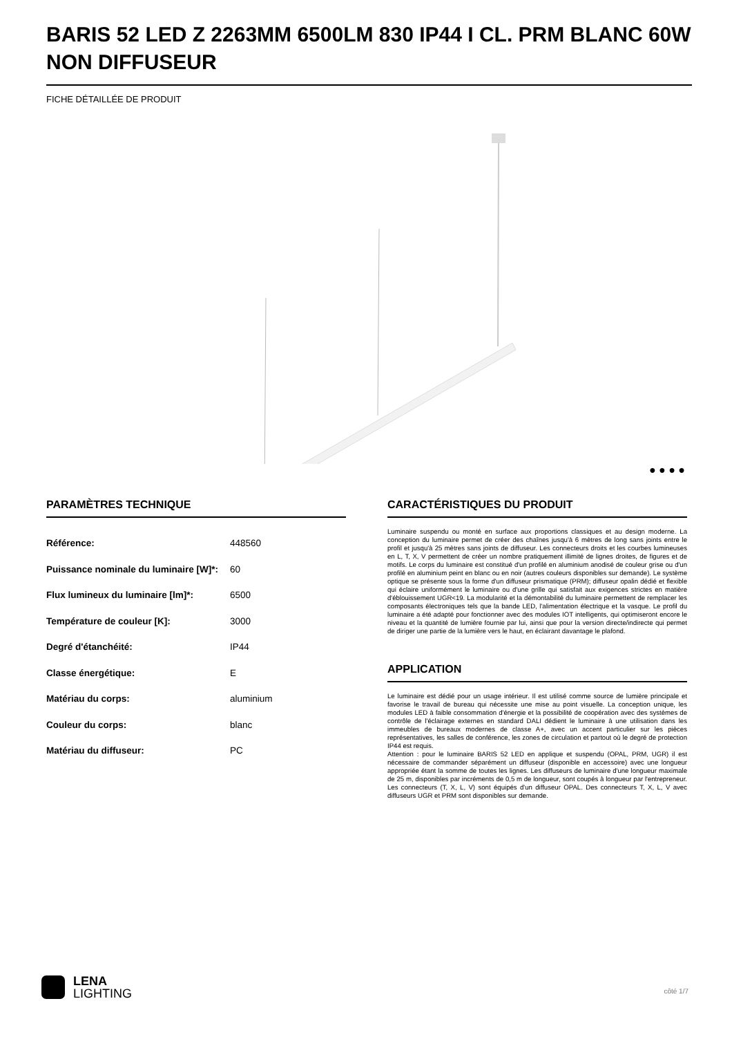BARIS 52 LED Z 2263MM 6500LM 830 IP44 I CL. PRM BLANC 60W NON DIFFUSEUR
FICHE DÉTAILLÉE DE PRODUIT
● ● ● ●
PARAMÈTRES TECHNIQUE
| Référence: | 448560 |
| Puissance nominale du luminaire [W]*: | 60 |
| Flux lumineux du luminaire [lm]*: | 6500 |
| Température de couleur [K]: | 3000 |
| Degré d'étanchéité: | IP44 |
| Classe énergétique: | E |
| Matériau du corps: | aluminium |
| Couleur du corps: | blanc |
| Matériau du diffuseur: | PC |
CARACTÉRISTIQUES DU PRODUIT
Luminaire suspendu ou monté en surface aux proportions classiques et au design moderne. La conception du luminaire permet de créer des chaînes jusqu'à 6 mètres de long sans joints entre le profil et jusqu'à 25 mètres sans joints de diffuseur. Les connecteurs droits et les courbes lumineuses en L, T, X, V permettent de créer un nombre pratiquement illimité de lignes droites, de figures et de motifs. Le corps du luminaire est constitué d'un profilé en aluminium anodisé de couleur grise ou d'un profilé en aluminium peint en blanc ou en noir (autres couleurs disponibles sur demande). Le système optique se présente sous la forme d'un diffuseur prismatique (PRM); diffuseur opalin dédié et flexible qui éclaire uniformément le luminaire ou d'une grille qui satisfait aux exigences strictes en matière d'éblouissement UGR<19. La modularité et la démontabilité du luminaire permettent de remplacer les composants électroniques tels que la bande LED, l'alimentation électrique et la vasque. Le profil du luminaire a été adapté pour fonctionner avec des modules IOT intelligents, qui optimiseront encore le niveau et la quantité de lumière fournie par lui, ainsi que pour la version directe/indirecte qui permet de diriger une partie de la lumière vers le haut, en éclairant davantage le plafond.
APPLICATION
Le luminaire est dédié pour un usage intérieur. Il est utilisé comme source de lumière principale et favorise le travail de bureau qui nécessite une mise au point visuelle. La conception unique, les modules LED à faible consommation d'énergie et la possibilité de coopération avec des systèmes de contrôle de l'éclairage externes en standard DALI dédient le luminaire à une utilisation dans les immeubles de bureaux modernes de classe A+, avec un accent particulier sur les pièces représentatives, les salles de conférence, les zones de circulation et partout où le degré de protection IP44 est requis.
Attention : pour le luminaire BARIS 52 LED en applique et suspendu (OPAL, PRM, UGR) il est nécessaire de commander séparément un diffuseur (disponible en accessoire) avec une longueur appropriée étant la somme de toutes les lignes. Les diffuseurs de luminaire d'une longueur maximale de 25 m, disponibles par incréments de 0,5 m de longueur, sont coupés à longueur par l'entrepreneur. Les connecteurs (T, X, L, V) sont équipés d'un diffuseur OPAL. Des connecteurs T, X, L, V avec diffuseurs UGR et PRM sont disponibles sur demande.
LENA
LIGHTING
côté 1/7